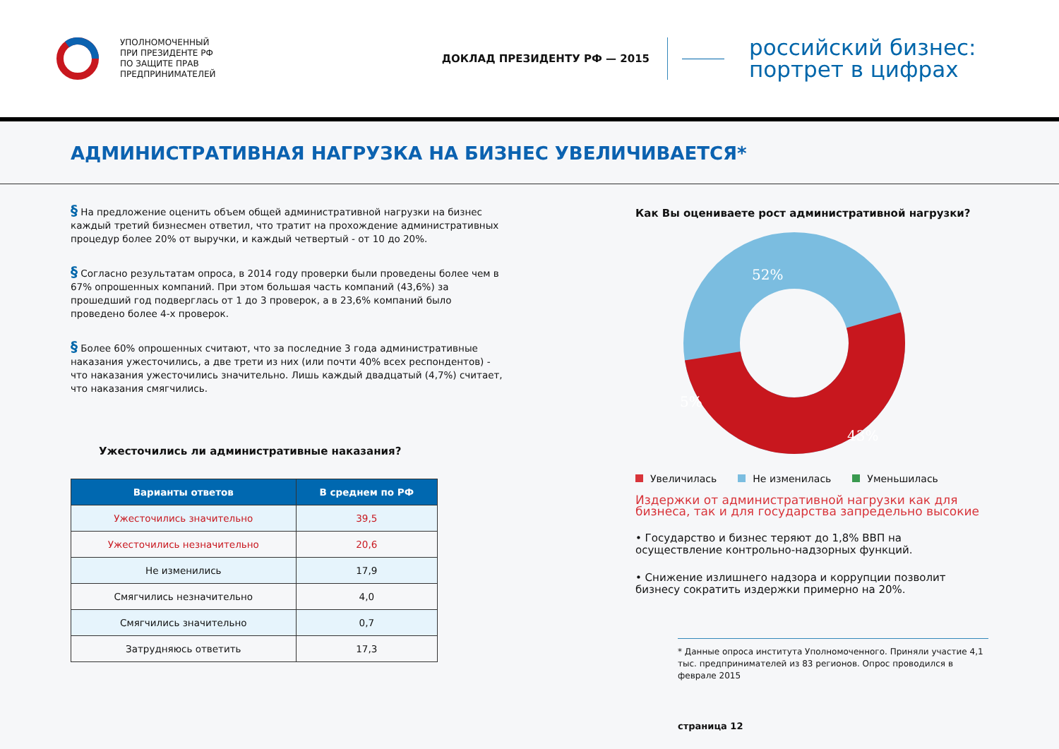УПОЛНОМОЧЕННЫЙ
ПРИ ПРЕЗИДЕНТЕ РФ
ПО ЗАЩИТЕ ПРАВ
ПРЕДПРИНИМАТЕЛЕЙ
ДОКЛАД ПРЕЗИДЕНТУ РФ — 2015
российский бизнес:
портрет в цифрах
АДМИНИСТРАТИВНАЯ НАГРУЗКА НА БИЗНЕС УВЕЛИЧИВАЕТСЯ*
§ На предложение оценить объем общей административной нагрузки на бизнес каждый третий бизнесмен ответил, что тратит на прохождение административных процедур более 20% от выручки, и каждый четвертый - от 10 до 20%.
§ Согласно результатам опроса, в 2014 году проверки были проведены более чем в 67% опрошенных компаний. При этом большая часть компаний (43,6%) за прошедший год подверглась от 1 до 3 проверок, а в 23,6% компаний было проведено более 4-х проверок.
§ Более 60% опрошенных считают, что за последние 3 года административные наказания ужесточились, а две трети из них (или почти 40% всех респондентов) - что наказания ужесточились значительно. Лишь каждый двадцатый (4,7%) считает, что наказания смягчились.
Ужесточились ли административные наказания?
| Варианты ответов | В среднем по РФ |
| --- | --- |
| Ужесточились значительно | 39,5 |
| Ужесточились незначительно | 20,6 |
| Не изменились | 17,9 |
| Смягчились незначительно | 4,0 |
| Смягчились значительно | 0,7 |
| Затрудняюсь ответить | 17,3 |
Как Вы оцениваете рост административной нагрузки?
52%
5%
43%
Увеличилась Не изменилась Уменьшилась
Издержки от административной нагрузки как для бизнеса, так и для государства запредельно высокие
• Государство и бизнес теряют до 1,8% ВВП на осуществление контрольно-надзорных функций.
• Снижение излишнего надзора и коррупции позволит бизнесу сократить издержки примерно на 20%.
* Данные опроса института Уполномоченного. Приняли участие 4,1 тыс. предпринимателей из 83 регионов. Опрос проводился в феврале 2015
страница 12